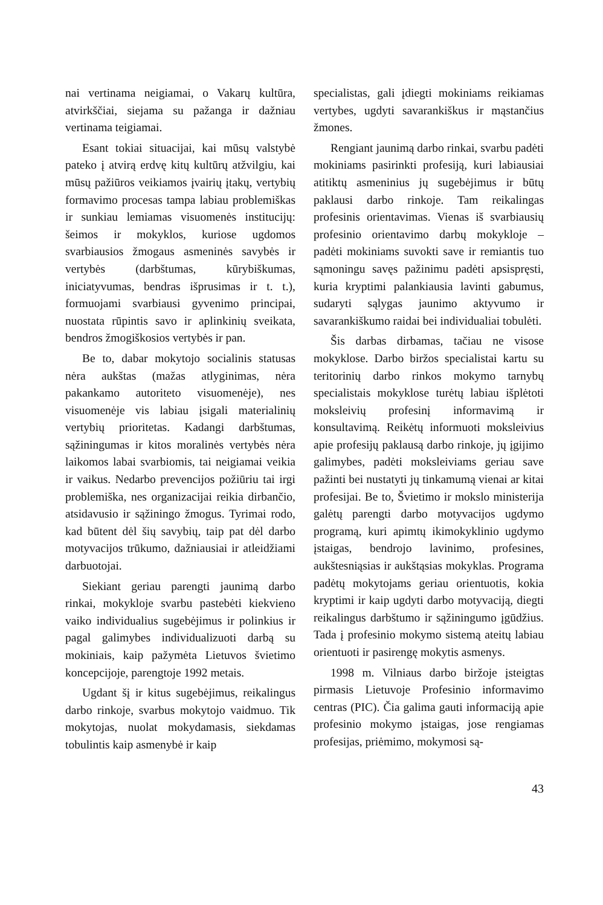nai vertinama neigiamai, o Vakarų kultūra, atvirkščiai, siejama su pažanga ir dažniau vertinama teigiamai.
Esant tokiai situacijai, kai mūsų valstybė pateko į atvirą erdvę kitų kultūrų atžvilgiu, kai mūsų pažiūros veikiamos įvairių įtakų, vertybių formavimo procesas tampa labiau problemiškas ir sunkiau lemiamas visuomenės institucijų: šeimos ir mokyklos, kuriose ugdomos svarbiausios žmogaus asmeninės savybės ir vertybės (darbštumas, kūrybiškumas, iniciatyvumas, bendras išprusimas ir t. t.), formuojami svarbiausi gyvenimo principai, nuostata rūpintis savo ir aplinkinių sveikata, bendros žmogiškosios vertybės ir pan.
Be to, dabar mokytojo socialinis statusas nėra aukštas (mažas atlyginimas, nėra pakankamo autoriteto visuomenėje), nes visuomenėje vis labiau įsigali materialinių vertybių prioritetas. Kadangi darbštumas, sąžiningumas ir kitos moralinės vertybės nėra laikomos labai svarbiomis, tai neigiamai veikia ir vaikus. Nedarbo prevencijos požiūriu tai irgi problemiška, nes organizacijai reikia dirbančio, atsidavusio ir sąžiningo žmogus. Tyrimai rodo, kad būtent dėl šių savybių, taip pat dėl darbo motyvacijos trūkumo, dažniausiai ir atleidžiami darbuotojai.
Siekiant geriau parengti jaunimą darbo rinkai, mokykloje svarbu pastebėti kiekvieno vaiko individualius sugebėjimus ir polinkius ir pagal galimybes individualizuoti darbą su mokiniais, kaip pažymėta Lietuvos švietimo koncepcijoje, parengtoje 1992 metais.
Ugdant šį ir kitus sugebėjimus, reikalingus darbo rinkoje, svarbus mokytojo vaidmuo. Tik mokytojas, nuolat mokydamasis, siekdamas tobulintis kaip asmenybė ir kaip
specialistas, gali įdiegti mokiniams reikiamas vertybes, ugdyti savarankiškus ir mąstančius žmones.
Rengiant jaunimą darbo rinkai, svarbu padėti mokiniams pasirinkti profesiją, kuri labiausiai atitiktų asmeninius jų sugebėjimus ir būtų paklausi darbo rinkoje. Tam reikalingas profesinis orientavimas. Vienas iš svarbiausių profesinio orientavimo darbų mokykloje – padėti mokiniams suvokti save ir remiantis tuo sąmoningu savęs pažinimu padėti apsispręsti, kuria kryptimi palankiausia lavinti gabumus, sudaryti sąlygas jaunimo aktyvumo ir savarankiškumo raidai bei individualiai tobulėti.
Šis darbas dirbamas, tačiau ne visose mokyklose. Darbo biržos specialistai kartu su teritorinių darbo rinkos mokymo tarnybų specialistais mokyklose turėtų labiau išplėtoti moksleivių profesinį informavimą ir konsultavimą. Reikėtų informuoti moksleivius apie profesijų paklausą darbo rinkoje, jų įgijimo galimybes, padėti moksleiviams geriau save pažinti bei nustatyti jų tinkamumą vienai ar kitai profesijai. Be to, Švietimo ir mokslo ministerija galėtų parengti darbo motyvacijos ugdymo programą, kuri apimtų ikimokyklinio ugdymo įstaigas, bendrojo lavinimo, profesines, aukštesniąsias ir aukštąsias mokyklas. Programa padėtų mokytojams geriau orientuotis, kokia kryptimi ir kaip ugdyti darbo motyvaciją, diegti reikalingus darbštumo ir sąžiningumo įgūdžius. Tada į profesinio mokymo sistemą ateitų labiau orientuoti ir pasirengę mokytis asmenys.
1998 m. Vilniaus darbo biržoje įsteigtas pirmasis Lietuvoje Profesinio informavimo centras (PIC). Čia galima gauti informaciją apie profesinio mokymo įstaigas, jose rengiamas profesijas, priėmimo, mokymosi są-
43